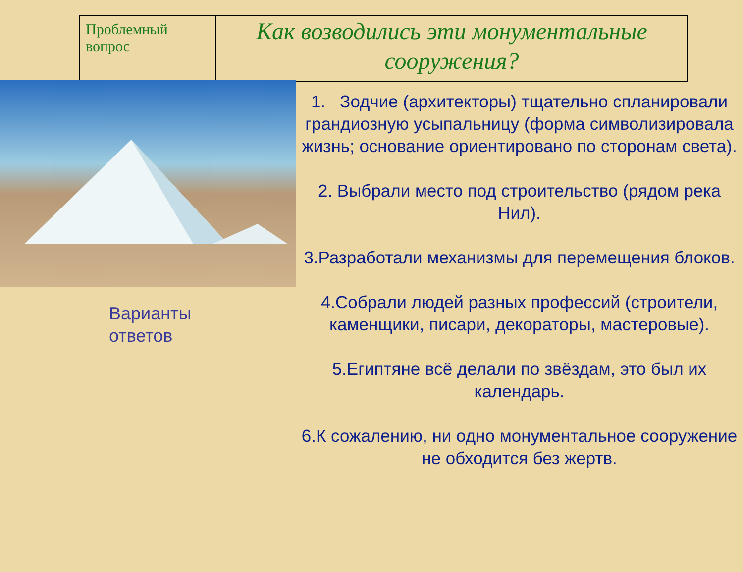| Проблемный вопрос | Как возводились эти монументальные сооружения? |
Варианты
ответов
1. Зодчие (архитекторы) тщательно спланировали грандиозную усыпальницу (форма символизировала жизнь; основание ориентировано по сторонам света).
2. Выбрали место под строительство (рядом река Нил).
3.Разработали механизмы для перемещения блоков.
4.Собрали людей разных профессий (строители, каменщики, писари, декораторы, мастеровые).
5.Египтяне всё делали по звёздам, это был их календарь.
6.К сожалению, ни одно монументальное сооружение не обходится без жертв.